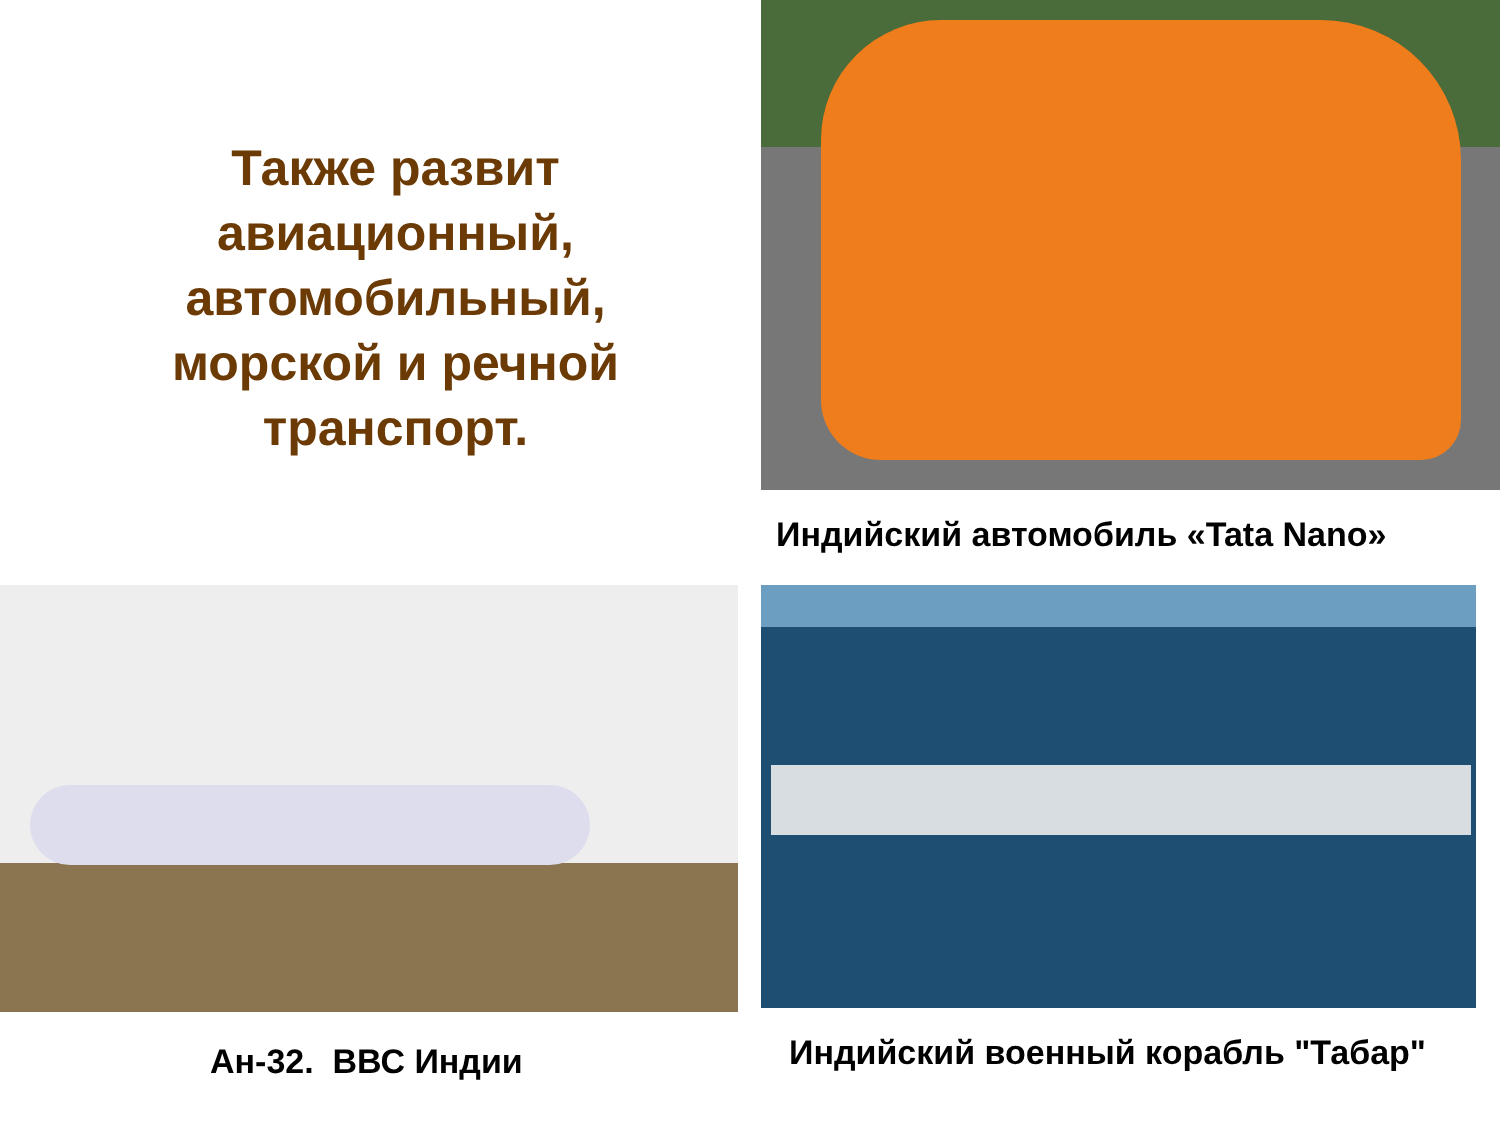Также развит
авиационный,
автомобильный,
морской и речной
транспорт.
Индийский автомобиль «Tata Nano»
Ан-32. ВВС Индии
Индийский военный корабль "Табар"